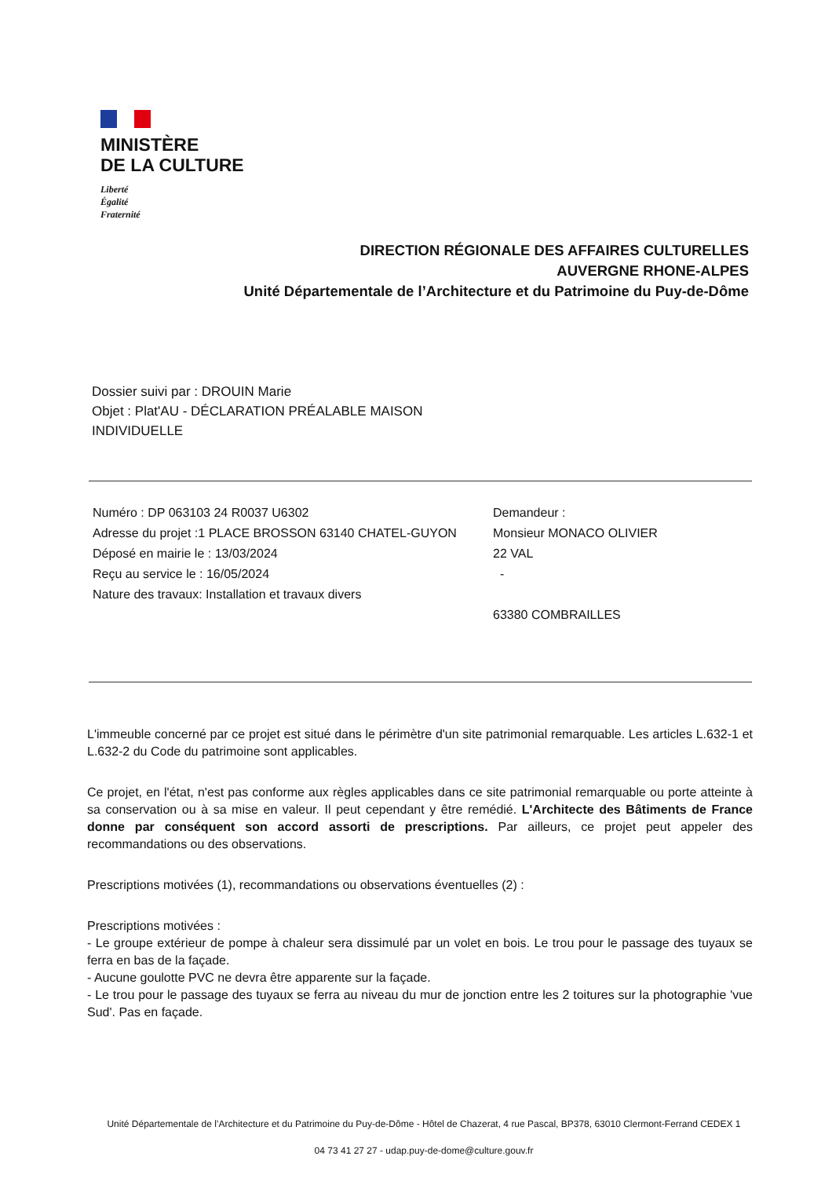MINISTÈRE
DE LA CULTURE
Liberté
Égalité
Fraternité
DIRECTION RÉGIONALE DES AFFAIRES CULTURELLES
AUVERGNE RHONE-ALPES
Unité Départementale de l’Architecture et du Patrimoine du Puy-de-Dôme
Dossier suivi par : DROUIN Marie
Objet : Plat'AU - DÉCLARATION PRÉALABLE MAISON INDIVIDUELLE
Numéro : DP 063103 24 R0037 U6302
Adresse du projet :1 PLACE BROSSON 63140 CHATEL-GUYON
Déposé en mairie le : 13/03/2024
Reçu au service le : 16/05/2024
Nature des travaux: Installation et travaux divers
Demandeur :
Monsieur MONACO OLIVIER
22 VAL
-
63380 COMBRAILLES
L'immeuble concerné par ce projet est situé dans le périmètre d'un site patrimonial remarquable. Les articles L.632-1 et L.632-2 du Code du patrimoine sont applicables.
Ce projet, en l'état, n'est pas conforme aux règles applicables dans ce site patrimonial remarquable ou porte atteinte à sa conservation ou à sa mise en valeur. Il peut cependant y être remédié. L'Architecte des Bâtiments de France donne par conséquent son accord assorti de prescriptions. Par ailleurs, ce projet peut appeler des recommandations ou des observations.
Prescriptions motivées (1), recommandations ou observations éventuelles (2) :
Prescriptions motivées :
- Le groupe extérieur de pompe à chaleur sera dissimulé par un volet en bois. Le trou pour le passage des tuyaux se ferra en bas de la façade.
- Aucune goulotte PVC ne devra être apparente sur la façade.
- Le trou pour le passage des tuyaux se ferra au niveau du mur de jonction entre les 2 toitures sur la photographie 'vue Sud'. Pas en façade.
Unité Départementale de l’Architecture et du Patrimoine du Puy-de-Dôme - Hôtel de Chazerat, 4 rue Pascal, BP378, 63010 Clermont-Ferrand CEDEX 1
04 73 41 27 27 - udap.puy-de-dome@culture.gouv.fr